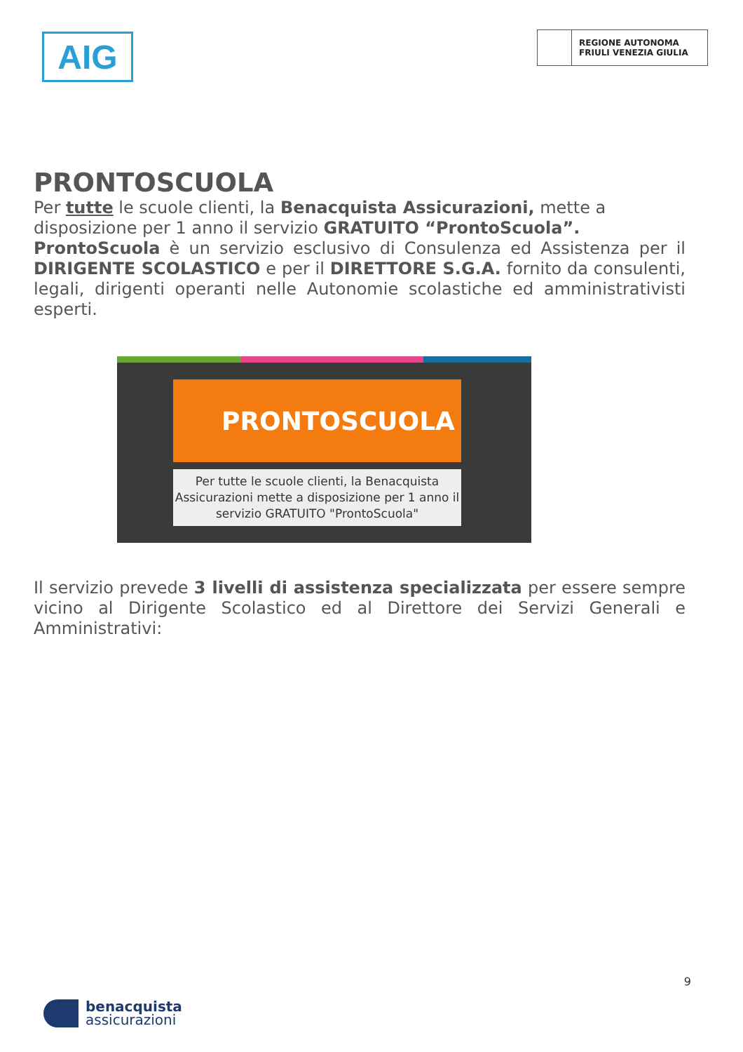AIG
REGIONE AUTONOMA
FRIULI VENEZIA GIULIA
PRONTOSCUOLA
Per tutte le scuole clienti, la Benacquista Assicurazioni, mette a disposizione per 1 anno il servizio GRATUITO “ProntoScuola”.
ProntoScuola è un servizio esclusivo di Consulenza ed Assistenza per il DIRIGENTE SCOLASTICO e per il DIRETTORE S.G.A. fornito da consulenti, legali, dirigenti operanti nelle Autonomie scolastiche ed amministrativisti esperti.
PRONTOSCUOLA
Per tutte le scuole clienti, la Benacquista
Assicurazioni mette a disposizione per 1 anno il
servizio GRATUITO "ProntoScuola"
Il servizio prevede 3 livelli di assistenza specializzata per essere sempre vicino al Dirigente Scolastico ed al Direttore dei Servizi Generali e Amministrativi:
9
benacquista
assicurazioni